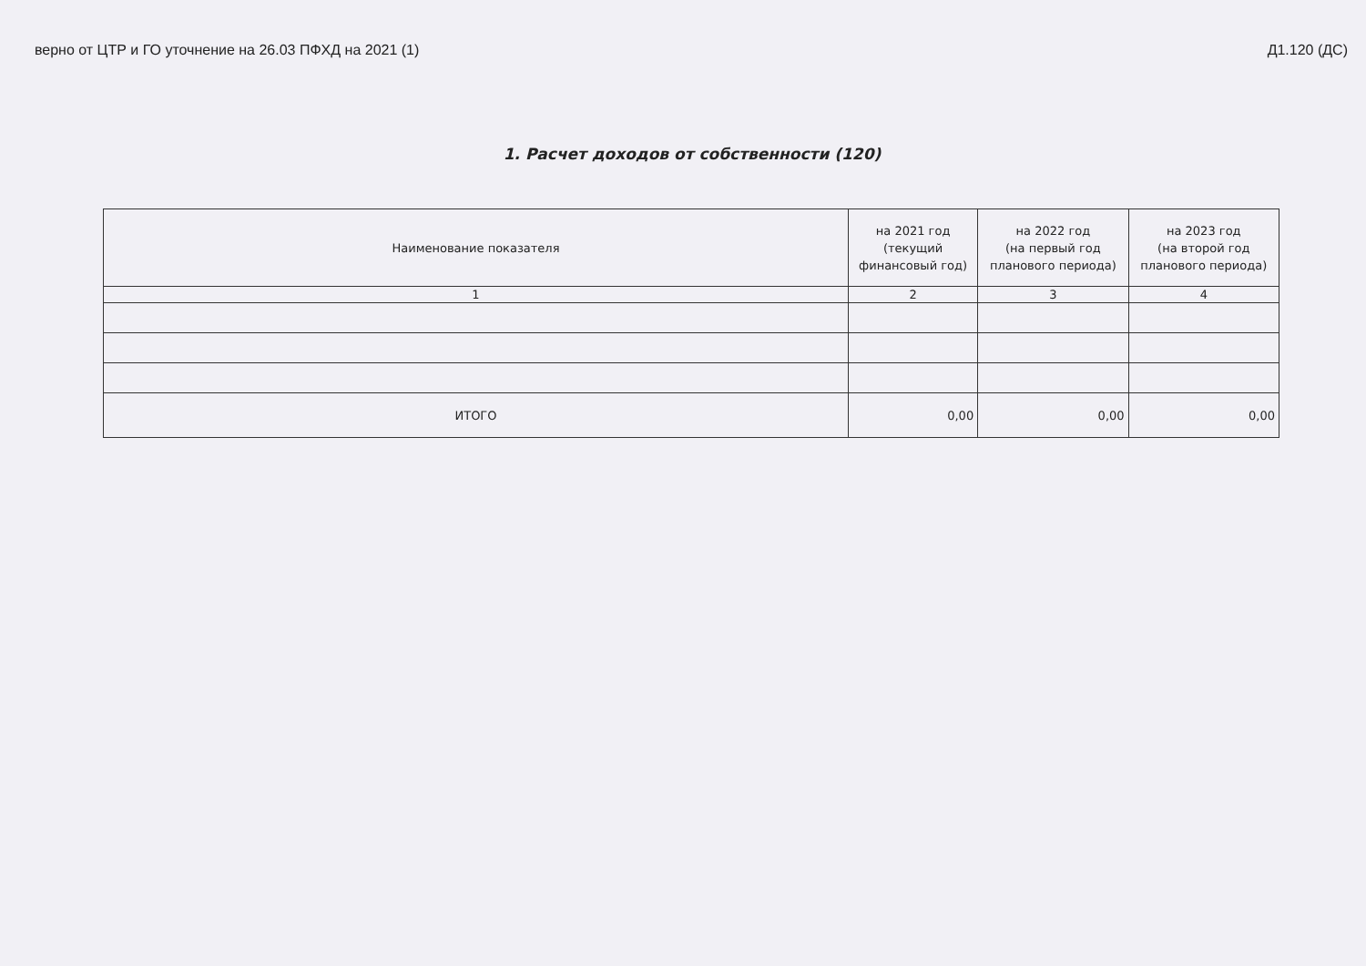верно от ЦТР и ГО уточнение на 26.03 ПФХД на 2021 (1) Д1.120 (ДС)
1. Расчет доходов от собственности (120)
| Наименование показателя | на 2021 год (текущий финансовый год) | на 2022 год (на первый год планового периода) | на 2023 год (на второй год планового периода) |
| --- | --- | --- | --- |
| 1 | 2 | 3 | 4 |
| ИТОГО | 0,00 | 0,00 | 0,00 |